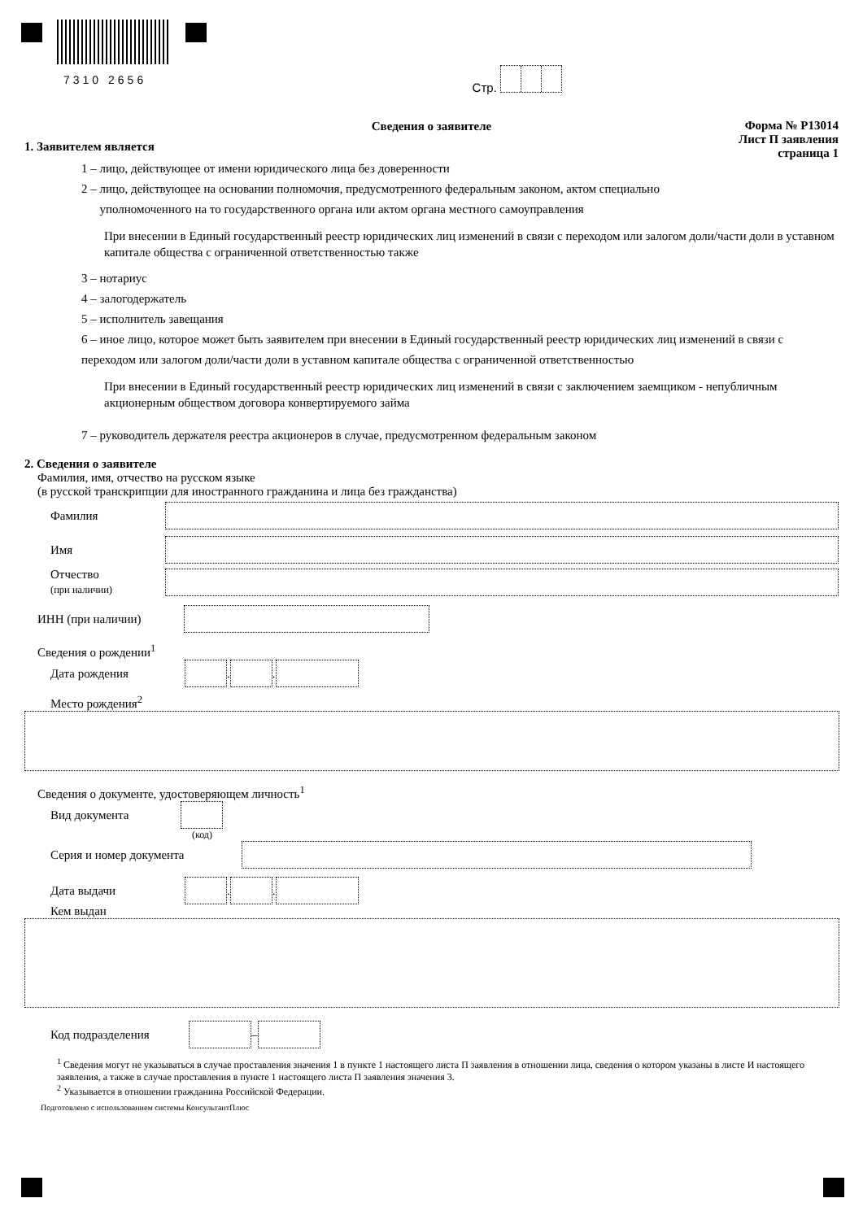7310 2656 Стр.
Форма № Р13014
Лист П заявления
страница 1
Сведения о заявителе
1. Заявителем является
1 – лицо, действующее от имени юридического лица без доверенности
2 – лицо, действующее на основании полномочия, предусмотренного федеральным законом, актом специально
уполномоченного на то государственного органа или актом органа местного самоуправления
При внесении в Единый государственный реестр юридических лиц изменений в связи с переходом или залогом доли/части доли в уставном капитале общества с ограниченной ответственностью также
3 – нотариус
4 – залогодержатель
5 – исполнитель завещания
6 – иное лицо, которое может быть заявителем при внесении в Единый государственный реестр юридических лиц изменений в связи с переходом или залогом доли/части доли в уставном капитале общества с ограниченной ответственностью
При внесении в Единый государственный реестр юридических лиц изменений в связи с заключением заемщиком - непубличным акционерным обществом договора конвертируемого займа
7 – руководитель держателя реестра акционеров в случае, предусмотренном федеральным законом
2. Сведения о заявителе
Фамилия, имя, отчество на русском языке
(в русской транскрипции для иностранного гражданина и лица без гражданства)
Фамилия
Имя
Отчество
(при наличии)
ИНН (при наличии)
Сведения о рождении<sup>1</sup>
Дата рождения . .
Место рождения<sup>2</sup>
Сведения о документе, удостоверяющем личность<sup>1</sup>
Вид документа
(код)
Серия и номер документа
Дата выдачи . .
Кем выдан
Код подразделения –
<sup>1</sup> Сведения могут не указываться в случае проставления значения 1 в пункте 1 настоящего листа П заявления в отношении лица, сведения о котором указаны в листе И настоящего заявления, а также в случае проставления в пункте 1 настоящего листа П заявления значения 3.
<sup>2</sup> Указывается в отношении гражданина Российской Федерации.
Подготовлено с использованием системы КонсультантПлюс